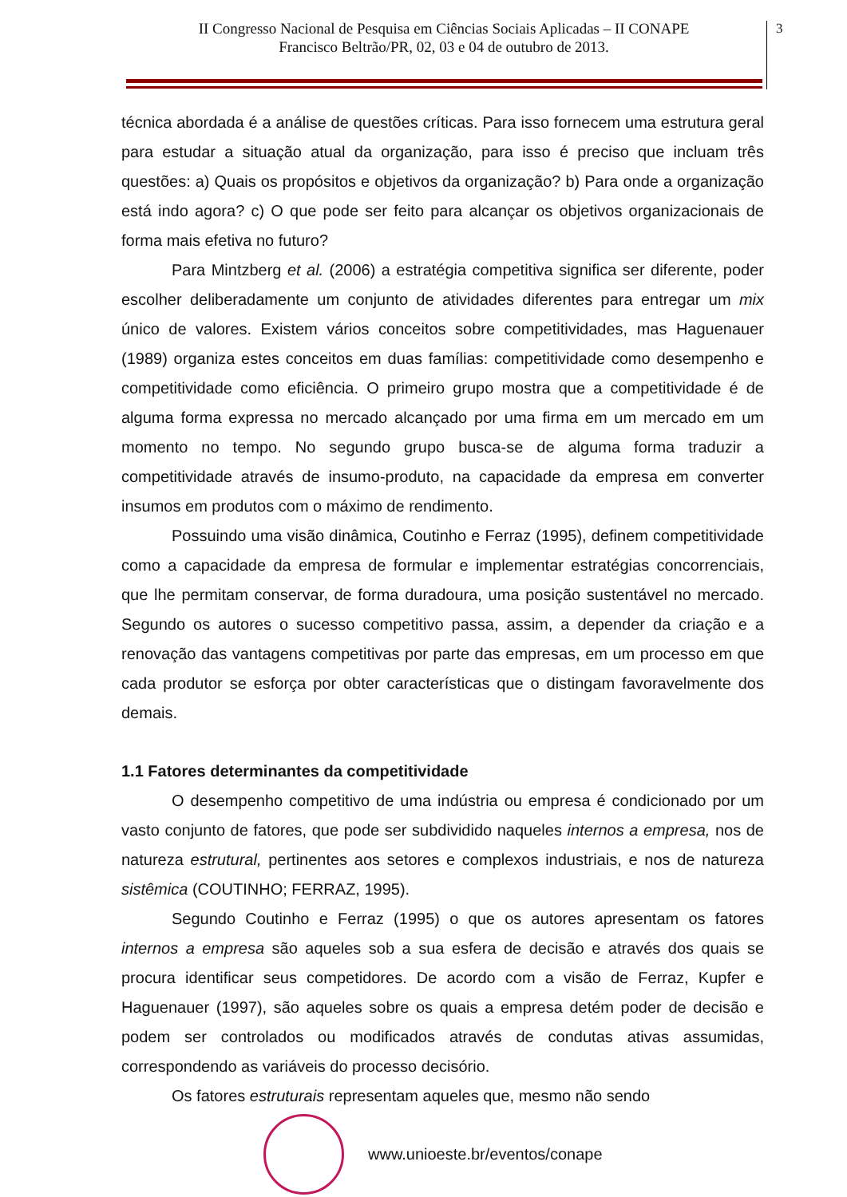II Congresso Nacional de Pesquisa em Ciências Sociais Aplicadas – II CONAPE
Francisco Beltrão/PR, 02, 03 e 04 de outubro de 2013.
3
técnica abordada é a análise de questões críticas. Para isso fornecem uma estrutura geral para estudar a situação atual da organização, para isso é preciso que incluam três questões: a) Quais os propósitos e objetivos da organização? b) Para onde a organização está indo agora? c) O que pode ser feito para alcançar os objetivos organizacionais de forma mais efetiva no futuro?
Para Mintzberg et al. (2006) a estratégia competitiva significa ser diferente, poder escolher deliberadamente um conjunto de atividades diferentes para entregar um mix único de valores. Existem vários conceitos sobre competitividades, mas Haguenauer (1989) organiza estes conceitos em duas famílias: competitividade como desempenho e competitividade como eficiência. O primeiro grupo mostra que a competitividade é de alguma forma expressa no mercado alcançado por uma firma em um mercado em um momento no tempo. No segundo grupo busca-se de alguma forma traduzir a competitividade através de insumo-produto, na capacidade da empresa em converter insumos em produtos com o máximo de rendimento.
Possuindo uma visão dinâmica, Coutinho e Ferraz (1995), definem competitividade como a capacidade da empresa de formular e implementar estratégias concorrenciais, que lhe permitam conservar, de forma duradoura, uma posição sustentável no mercado. Segundo os autores o sucesso competitivo passa, assim, a depender da criação e a renovação das vantagens competitivas por parte das empresas, em um processo em que cada produtor se esforça por obter características que o distingam favoravelmente dos demais.
1.1 Fatores determinantes da competitividade
O desempenho competitivo de uma indústria ou empresa é condicionado por um vasto conjunto de fatores, que pode ser subdividido naqueles internos a empresa, nos de natureza estrutural, pertinentes aos setores e complexos industriais, e nos de natureza sistêmica (COUTINHO; FERRAZ, 1995).
Segundo Coutinho e Ferraz (1995) o que os autores apresentam os fatores internos a empresa são aqueles sob a sua esfera de decisão e através dos quais se procura identificar seus competidores. De acordo com a visão de Ferraz, Kupfer e Haguenauer (1997), são aqueles sobre os quais a empresa detém poder de decisão e podem ser controlados ou modificados através de condutas ativas assumidas, correspondendo as variáveis do processo decisório.
Os fatores estruturais representam aqueles que, mesmo não sendo
www.unioeste.br/eventos/conape